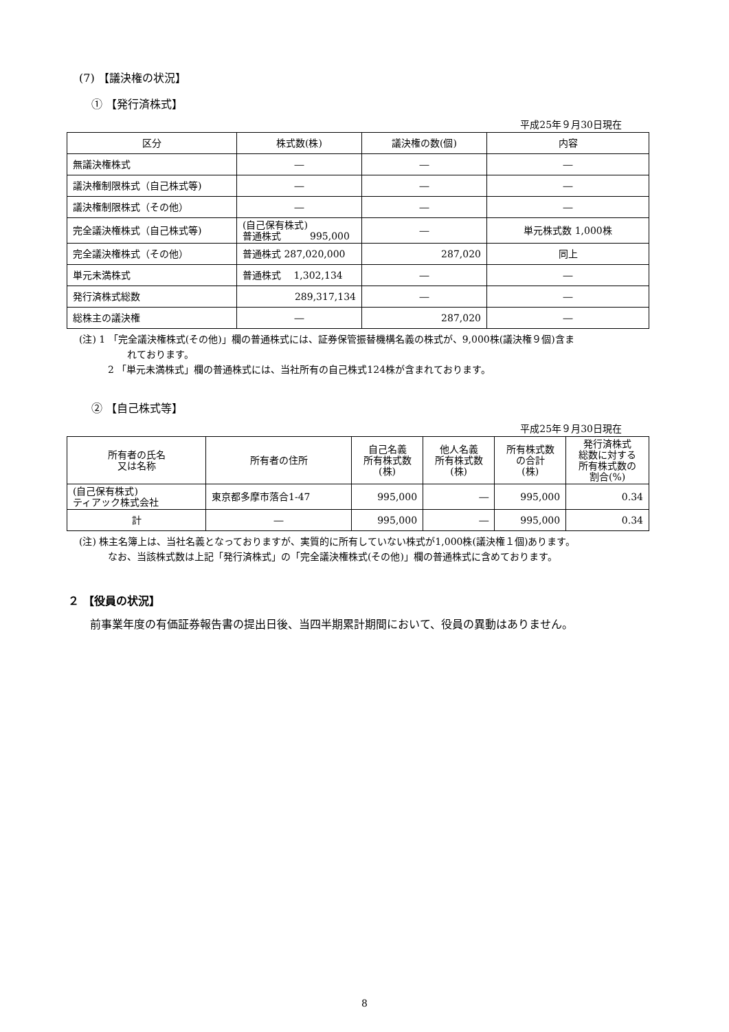(7) 【議決権の状況】
① 【発行済株式】
平成25年９月30日現在
| 区分 | 株式数(株) | 議決権の数(個) | 内容 |
| --- | --- | --- | --- |
| 無議決権株式 | ― | ― | ― |
| 議決権制限株式（自己株式等) | ― | ― | ― |
| 議決権制限株式（その他） | ― | ― | ― |
| 完全議決権株式（自己株式等) | (自己保有株式) 普通株式 995,000 | ― | 単元株式数 1,000株 |
| 完全議決権株式（その他） | 普通株式 287,020,000 | 287,020 | 同上 |
| 単元未満株式 | 普通株式 1,302,134 | ― | ― |
| 発行済株式総数 | 289,317,134 | ― | ― |
| 総株主の議決権 | ― | 287,020 | ― |
(注) 1 「完全議決権株式(その他)」欄の普通株式には、証券保管振替機構名義の株式が、9,000株(議決権９個)含ま
れております。
　　　2 「単元未満株式」欄の普通株式には、当社所有の自己株式124株が含まれております。
② 【自己株式等】
平成25年９月30日現在
| 所有者の氏名 又は名称 | 所有者の住所 | 自己名義 所有株式数 (株) | 他人名義 所有株式数 (株) | 所有株式数 の合計 (株) | 発行済株式 総数に対する 所有株式数の 割合(%) |
| --- | --- | --- | --- | --- | --- |
| (自己保有株式) ティアック株式会社 | 東京都多摩市落合1-47 | 995,000 | ― | 995,000 | 0.34 |
| 計 | ― | 995,000 | ― | 995,000 | 0.34 |
(注) 株主名簿上は、当社名義となっておりますが、実質的に所有していない株式が1,000株(議決権１個)あります。
　　　なお、当該株式数は上記「発行済株式」の「完全議決権株式(その他)」欄の普通株式に含めております。
２ 【役員の状況】
前事業年度の有価証券報告書の提出日後、当四半期累計期間において、役員の異動はありません。
8